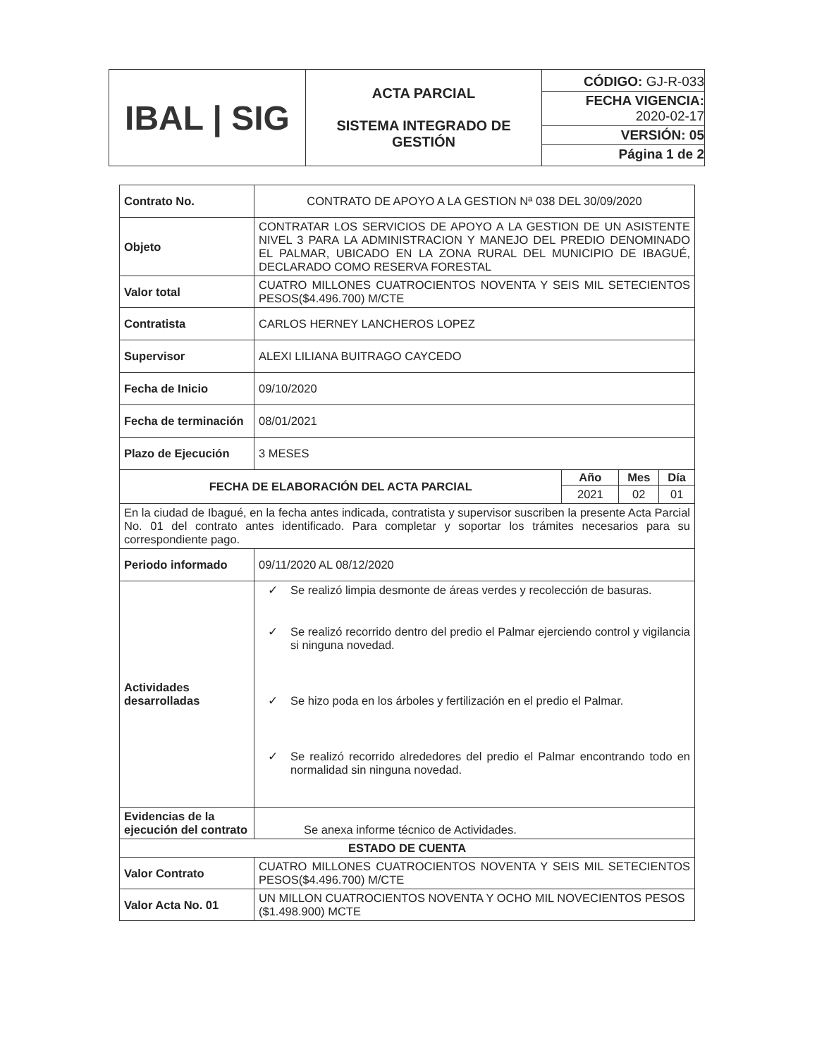| IBAL / SIG | ACTA PARCIAL SISTEMA INTEGRADO DE GESTIÓN | CÓDIGO: GJ-R-033 FECHA VIGENCIA: 2020-02-17 VERSIÓN: 05 Página 1 de 2 |
| Contrato No. | CONTRATO DE APOYO A LA GESTION Nª 038 DEL 30/09/2020 |
| Objeto | CONTRATAR LOS SERVICIOS DE APOYO A LA GESTION DE UN ASISTENTE NIVEL 3 PARA LA ADMINISTRACION Y MANEJO DEL PREDIO DENOMINADO EL PALMAR, UBICADO EN LA ZONA RURAL DEL MUNICIPIO DE IBAGUÉ, DECLARADO COMO RESERVA FORESTAL |
| Valor total | CUATRO MILLONES CUATROCIENTOS NOVENTA Y SEIS MIL SETECIENTOS PESOS($4.496.700) M/CTE |
| Contratista | CARLOS HERNEY LANCHEROS LOPEZ |
| Supervisor | ALEXI LILIANA BUITRAGO CAYCEDO |
| Fecha de Inicio | 09/10/2020 |
| Fecha de terminación | 08/01/2021 |
| Plazo de Ejecución | 3 MESES |
| / FECHA DE ELABORACIÓN DEL ACTA PARCIAL / Año / Mes / Día / / / 2021 / 02 / 01 / | |
| En la ciudad de Ibagué, en la fecha antes indicada, contratista y supervisor suscriben la presente Acta Parcial No. 01 del contrato antes identificado. Para completar y soportar los trámites necesarios para su correspondiente pago. | |
| Periodo informado | 09/11/2020 AL 08/12/2020 |
| Actividades desarrolladas | ✓ Se realizó limpia desmonte de áreas verdes y recolección de basuras. ✓ Se realizó recorrido dentro del predio el Palmar ejerciendo control y vigilancia si ninguna novedad. ✓ Se hizo poda en los árboles y fertilización en el predio el Palmar. ✓ Se realizó recorrido alrededores del predio el Palmar encontrando todo en normalidad sin ninguna novedad. |
| Evidencias de la ejecución del contrato | Se anexa informe técnico de Actividades. |
| ESTADO DE CUENTA | |
| Valor Contrato | CUATRO MILLONES CUATROCIENTOS NOVENTA Y SEIS MIL SETECIENTOS PESOS($4.496.700) M/CTE |
| Valor Acta No. 01 | UN MILLON CUATROCIENTOS NOVENTA Y OCHO MIL NOVECIENTOS PESOS ($1.498.900) MCTE |